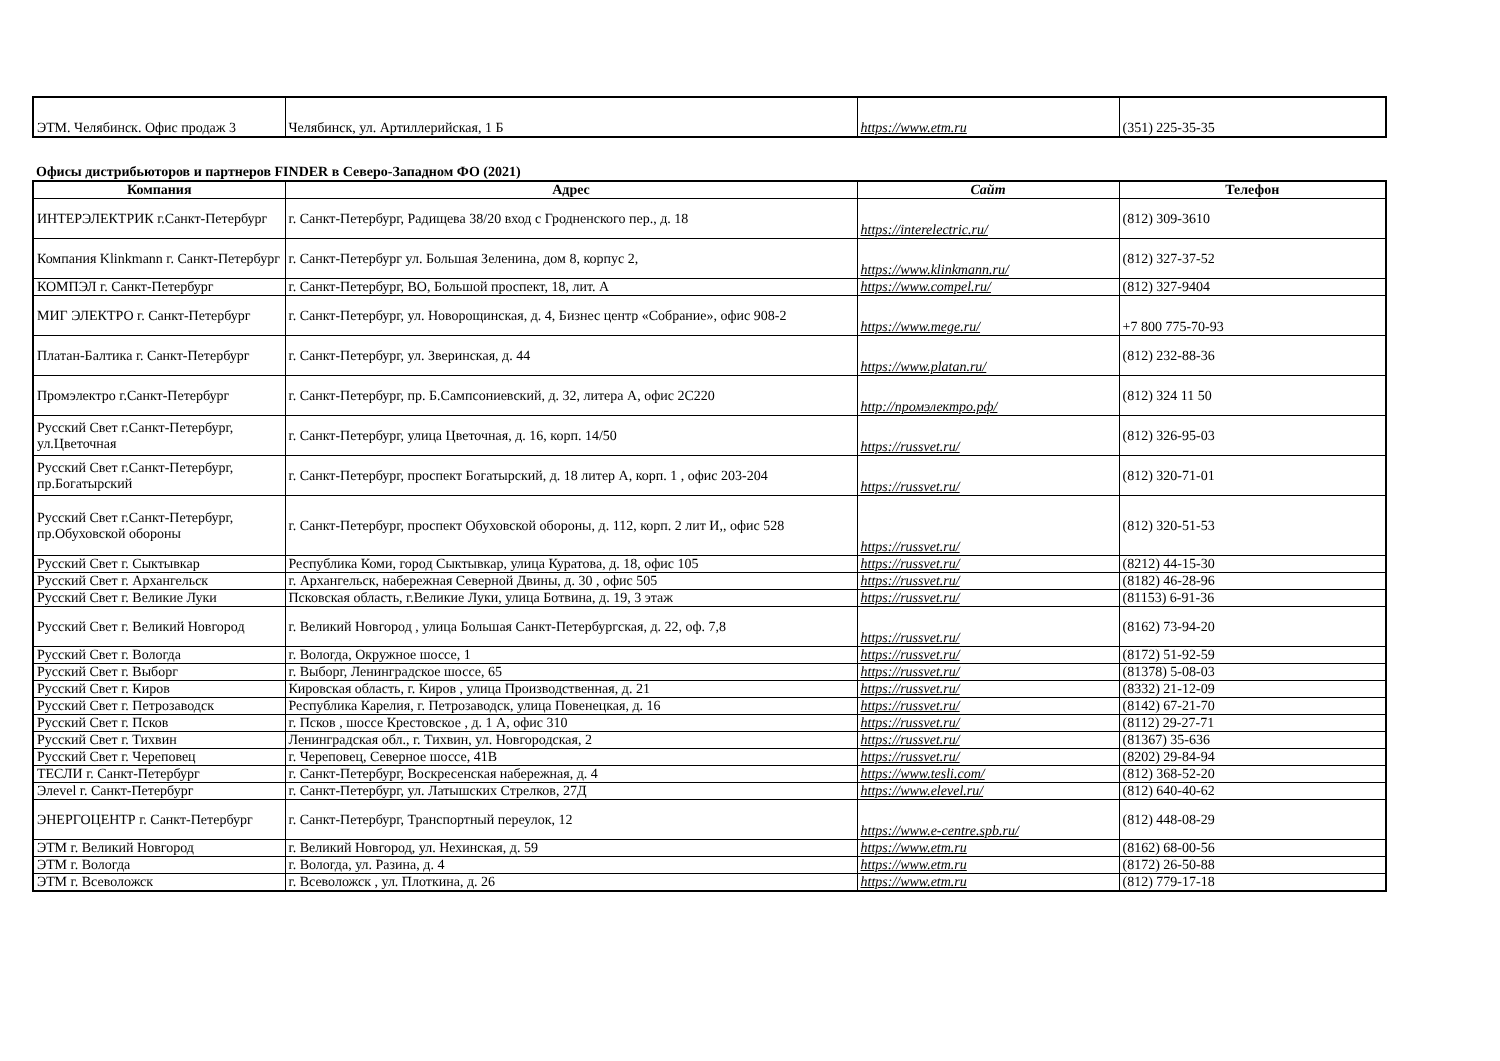| ЭТМ. Челябинск. Офис продаж 3 | Челябинск, ул. Артиллерийская, 1 Б | https://www.etm.ru | (351) 225-35-35 |
Офисы дистрибьюторов и партнеров FINDER в Северо-Западном ФО (2021)
| Компания | Адрес | Сайт | Телефон |
| --- | --- | --- | --- |
| ИНТЕРЭЛЕКТРИК г.Санкт-Петербург | г. Санкт-Петербург, Радищева 38/20 вход с Гродненского пер., д. 18 | https://interelectric.ru/ | (812) 309-3610 |
| Компания Klinkmann г. Санкт-Петербург | г. Санкт-Петербург ул. Большая Зеленина, дом 8, корпус 2, | https://www.klinkmann.ru/ | (812) 327-37-52 |
| КОМПЭЛ г. Санкт-Петербург | г. Санкт-Петербург, ВО, Большой проспект, 18, лит. А | https://www.compel.ru/ | (812) 327-9404 |
| МИГ ЭЛЕКТРО г. Санкт-Петербург | г. Санкт-Петербург, ул. Новорощинская, д. 4, Бизнес центр «Собрание», офис 908-2 | https://www.mege.ru/ | +7 800 775-70-93 |
| Платан-Балтика г. Санкт-Петербург | г. Санкт-Петербург, ул. Зверинская, д. 44 | https://www.platan.ru/ | (812) 232-88-36 |
| Промэлектро г.Санкт-Петербург | г. Санкт-Петербург, пр. Б.Сампсониевский, д. 32, литера А, офис 2С220 | http://промэлектро.рф/ | (812) 324 11 50 |
| Русский Свет г.Санкт-Петербург, ул.Цветочная | г. Санкт-Петербург, улица Цветочная, д. 16, корп. 14/50 | https://russvet.ru/ | (812) 326-95-03 |
| Русский Свет г.Санкт-Петербург, пр.Богатырский | г. Санкт-Петербург, проспект Богатырский, д. 18 литер А, корп. 1 , офис 203-204 | https://russvet.ru/ | (812) 320-71-01 |
| Русский Свет г.Санкт-Петербург, пр.Обуховской обороны | г. Санкт-Петербург, проспект Обуховской обороны, д. 112, корп. 2 лит И,, офис 528 | https://russvet.ru/ | (812) 320-51-53 |
| Русский Свет г. Сыктывкар | Республика Коми, город Сыктывкар, улица Куратова, д. 18, офис 105 | https://russvet.ru/ | (8212) 44-15-30 |
| Русский Свет г. Архангельск | г. Архангельск, набережная Северной Двины, д. 30 , офис 505 | https://russvet.ru/ | (8182) 46-28-96 |
| Русский Свет г. Великие Луки | Псковская область, г.Великие Луки, улица Ботвина, д. 19, 3 этаж | https://russvet.ru/ | (81153) 6-91-36 |
| Русский Свет г. Великий Новгород | г. Великий Новгород , улица Большая Санкт-Петербургская, д. 22, оф. 7,8 | https://russvet.ru/ | (8162) 73-94-20 |
| Русский Свет г. Вологда | г. Вологда, Окружное шоссе, 1 | https://russvet.ru/ | (8172) 51-92-59 |
| Русский Свет г. Выборг | г. Выборг, Ленинградское шоссе, 65 | https://russvet.ru/ | (81378) 5-08-03 |
| Русский Свет г. Киров | Кировская область, г. Киров , улица Производственная, д. 21 | https://russvet.ru/ | (8332) 21-12-09 |
| Русский Свет г. Петрозаводск | Республика Карелия, г. Петрозаводск, улица Повенецкая, д. 16 | https://russvet.ru/ | (8142) 67-21-70 |
| Русский Свет г. Псков | г. Псков , шоссе Крестовское , д. 1 А, офис 310 | https://russvet.ru/ | (8112) 29-27-71 |
| Русский Свет г. Тихвин | Ленинградская обл., г. Тихвин, ул. Новгородская, 2 | https://russvet.ru/ | (81367) 35-636 |
| Русский Свет г. Череповец | г. Череповец, Северное шоссе, 41В | https://russvet.ru/ | (8202) 29-84-94 |
| ТЕСЛИ г. Санкт-Петербург | г. Санкт-Петербург, Воскресенская набережная, д. 4 | https://www.tesli.com/ | (812) 368-52-20 |
| Элevel г. Санкт-Петербург | г. Санкт-Петербург, ул. Латышских Стрелков, 27Д | https://www.elevel.ru/ | (812) 640-40-62 |
| ЭНЕРГОЦЕНТР г. Санкт-Петербург | г. Санкт-Петербург, Транспортный переулок, 12 | https://www.e-centre.spb.ru/ | (812) 448-08-29 |
| ЭТМ г. Великий Новгород | г. Великий Новгород, ул. Нехинская, д. 59 | https://www.etm.ru | (8162) 68-00-56 |
| ЭТМ г. Вологда | г. Вологда, ул. Разина, д. 4 | https://www.etm.ru | (8172) 26-50-88 |
| ЭТМ г. Всеволожск | г. Всеволожск , ул. Плоткина, д. 26 | https://www.etm.ru | (812) 779-17-18 |